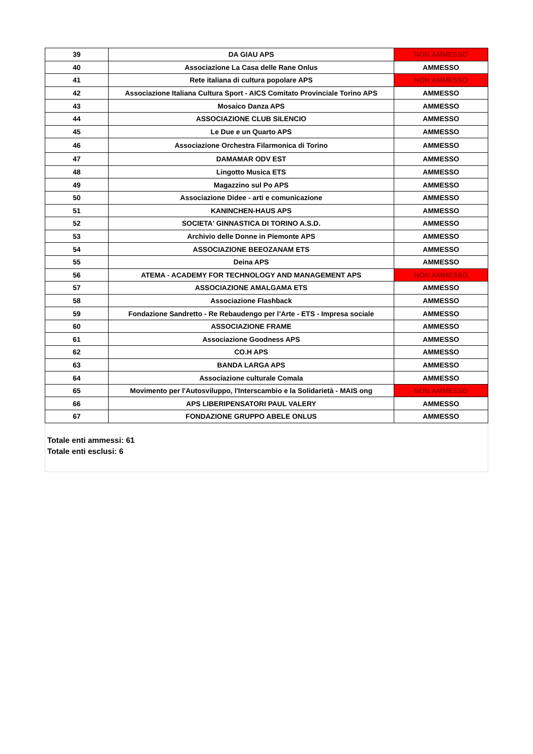| 39 | DA GIAU APS | NON AMMESSO |
| 40 | Associazione La Casa delle Rane Onlus | AMMESSO |
| 41 | Rete italiana di cultura popolare APS | NON AMMESSO |
| 42 | Associazione Italiana Cultura Sport - AICS Comitato Provinciale Torino APS | AMMESSO |
| 43 | Mosaico Danza APS | AMMESSO |
| 44 | ASSOCIAZIONE CLUB SILENCIO | AMMESSO |
| 45 | Le Due e un Quarto APS | AMMESSO |
| 46 | Associazione Orchestra Filarmonica di Torino | AMMESSO |
| 47 | DAMAMAR ODV EST | AMMESSO |
| 48 | Lingotto Musica ETS | AMMESSO |
| 49 | Magazzino sul Po APS | AMMESSO |
| 50 | Associazione Didee - arti e comunicazione | AMMESSO |
| 51 | KANINCHEN-HAUS APS | AMMESSO |
| 52 | SOCIETA' GINNASTICA DI TORINO A.S.D. | AMMESSO |
| 53 | Archivio delle Donne in Piemonte APS | AMMESSO |
| 54 | ASSOCIAZIONE BEEOZANAM ETS | AMMESSO |
| 55 | Deina APS | AMMESSO |
| 56 | ATEMA - ACADEMY FOR TECHNOLOGY AND MANAGEMENT APS | NON AMMESSO |
| 57 | ASSOCIAZIONE AMALGAMA ETS | AMMESSO |
| 58 | Associazione Flashback | AMMESSO |
| 59 | Fondazione Sandretto - Re Rebaudengo per l’Arte - ETS - Impresa sociale | AMMESSO |
| 60 | ASSOCIAZIONE FRAME | AMMESSO |
| 61 | Associazione Goodness APS | AMMESSO |
| 62 | CO.H APS | AMMESSO |
| 63 | BANDA LARGA APS | AMMESSO |
| 64 | Associazione culturale Comala | AMMESSO |
| 65 | Movimento per l'Autosviluppo, l'Interscambio e la Solidarietà - MAIS ong | NON AMMESSO |
| 66 | APS LIBERIPENSATORI PAUL VALERY | AMMESSO |
| 67 | FONDAZIONE GRUPPO ABELE ONLUS | AMMESSO |
Totale enti ammessi: 61
Totale enti esclusi: 6